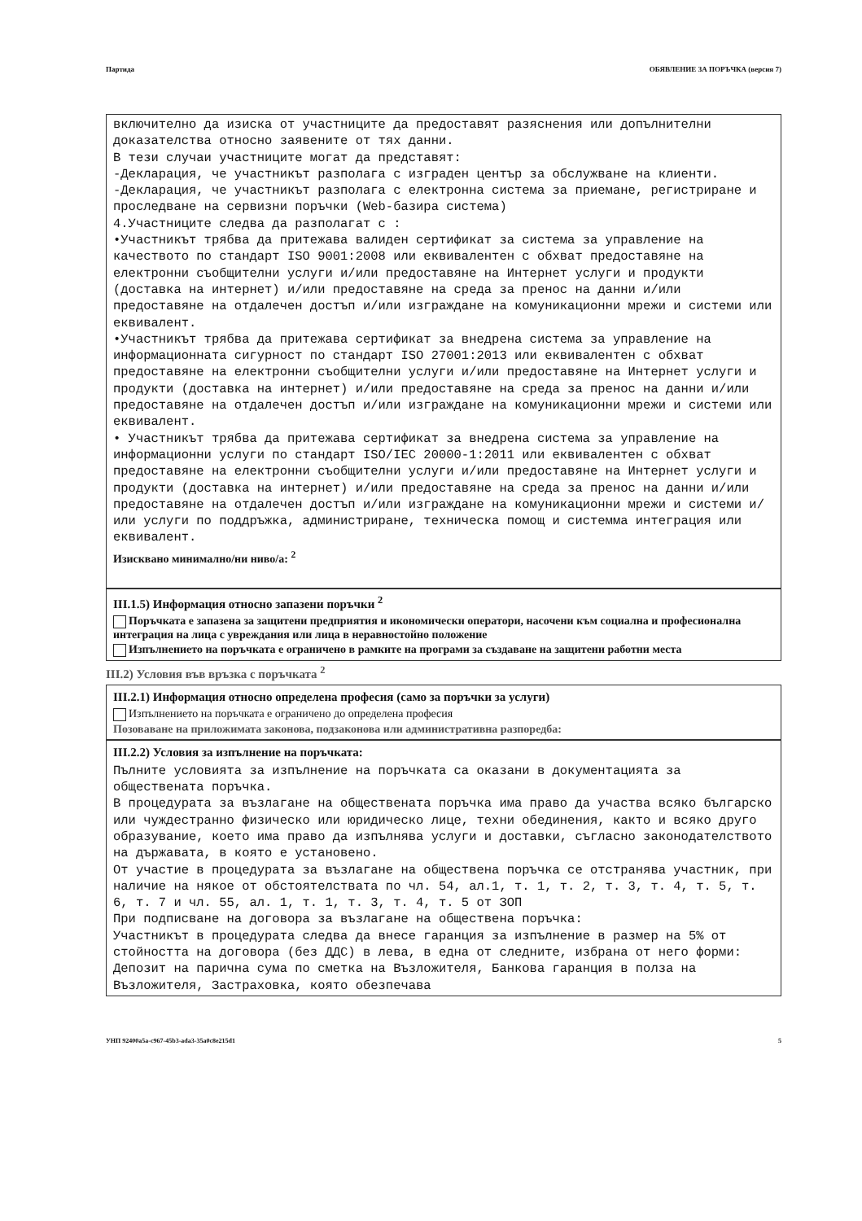Партида ОБЯВЛЕНИЕ ЗА ПОРЪЧКА (версия 7)
включително да изиска от участниците да предоставят разяснения или допълнителни доказателства относно заявените от тях данни.
В тези случаи участниците могат да представят:
-Декларация, че участникът разполага с изграден център за обслужване на клиенти.
-Декларация, че участникът разполага с електронна система за приемане, регистриране и проследване на сервизни поръчки (Web-базира система)
4.Участниците следва да разполагат с :
•Участникът трябва да притежава валиден сертификат за система за управление на качеството по стандарт ISO 9001:2008 или еквивалентен с обхват предоставяне на електронни съобщителни услуги и/или предоставяне на Интернет услуги и продукти (доставка на интернет) и/или предоставяне на среда за пренос на данни и/или предоставяне на отдалечен достъп и/или изграждане на комуникационни мрежи и системи или еквивалент.
•Участникът трябва да притежава сертификат за внедрена система за управление на информационната сигурност по стандарт ISO 27001:2013 или еквивалентен с обхват предоставяне на електронни съобщителни услуги и/или предоставяне на Интернет услуги и продукти (доставка на интернет) и/или предоставяне на среда за пренос на данни и/или предоставяне на отдалечен достъп и/или изграждане на комуникационни мрежи и системи или еквивалент.
• Участникът трябва да притежава сертификат за внедрена система за управление на информационни услуги по стандарт ISO/IEC 20000-1:2011 или еквивалентен с обхват предоставяне на електронни съобщителни услуги и/или предоставяне на Интернет услуги и продукти (доставка на интернет) и/или предоставяне на среда за пренос на данни и/или предоставяне на отдалечен достъп и/или изграждане на комуникационни мрежи и системи и/или услуги по поддръжка, администриране, техническа помощ и системма интеграция или еквивалент.
Изисквано минимално/ни ниво/а: <sup>2</sup>
III.1.5) Информация относно запазени поръчки <sup>2</sup>
Поръчката е запазена за защитени предприятия и икономически оператори, насочени към социална и професионална интеграция на лица с увреждания или лица в неравностойно положение
Изпълнението на поръчката е ограничено в рамките на програми за създаване на защитени работни места
III.2) Условия във връзка с поръчката <sup>2</sup>
III.2.1) Информация относно определена професия (само за поръчки за услуги)
Изпълнението на поръчката е ограничено до определена професия
Позоваване на приложимата законова, подзаконова или административна разпоредба:
III.2.2) Условия за изпълнение на поръчката:
Пълните условията за изпълнение на поръчката са оказани в документацията за обществената поръчка.
В процедурата за възлагане на обществената поръчка има право да участва всяко българско или чуждестранно физическо или юридическо лице, техни обединения, както и всяко друго образувание, което има право да изпълнява услуги и доставки, съгласно законодателството на държавата, в която е установено.
От участие в процедурата за възлагане на обществена поръчка се отстранява участник, при наличие на някое от обстоятелствата по чл. 54, ал.1, т. 1, т. 2, т. 3, т. 4, т. 5, т. 6, т. 7 и чл. 55, ал. 1, т. 1, т. 3, т. 4, т. 5 от ЗОП
При подписване на договора за възлагане на обществена поръчка:
Участникът в процедурата следва да внесе гаранция за изпълнение в размер на 5% от стойността на договора (без ДДС) в лева, в една от следните, избрана от него форми: Депозит на парична сума по сметка на Възложителя, Банкова гаранция в полза на Възложителя, Застраховка, която обезпечава
УНП 92400a5a-c967-45b3-ada3-35a0c8e215d1 5